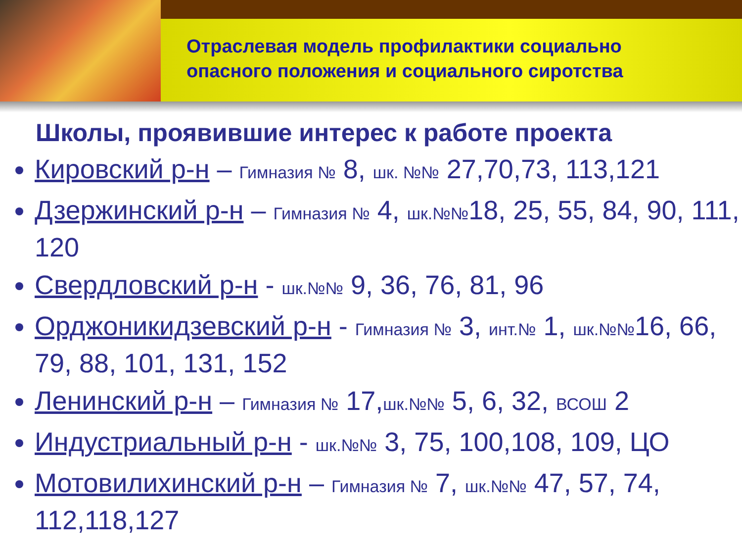Отраслевая модель профилактики социально
опасного положения и социального сиротства
Школы, проявившие интерес к работе проекта
Кировский р-н – Гимназия № 8, шк. №№ 27,70,73, 113,121
Дзержинский р-н – Гимназия № 4, шк.№№18, 25, 55, 84, 90, 111, 120
Свердловский р-н - шк.№№ 9, 36, 76, 81, 96
Орджоникидзевский р-н - Гимназия № 3, инт.№ 1, шк.№№16, 66, 79, 88, 101, 131, 152
Ленинский р-н – Гимназия № 17,шк.№№ 5, 6, 32, ВСОШ 2
Индустриальный р-н - шк.№№ 3, 75, 100,108, 109, ЦО
Мотовилихинский р-н – Гимназия № 7, шк.№№ 47, 57, 74, 112,118,127